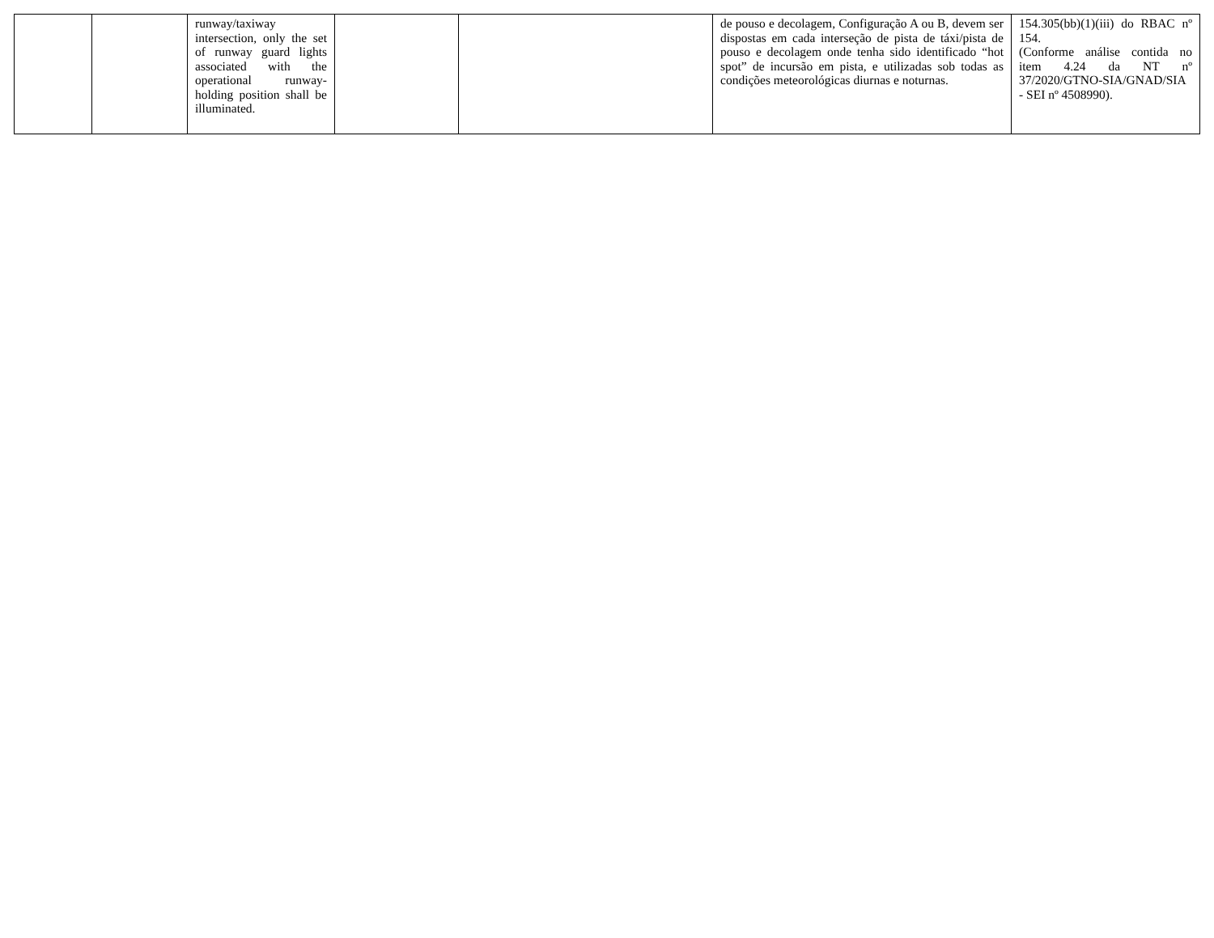| | | runway/taxiway intersection, only the set of runway guard lights associated with the operational runway-holding position shall be illuminated. | | | de pouso e decolagem, Configuração A ou B, devem ser dispostas em cada interseção de pista de táxi/pista de pouso e decolagem onde tenha sido identificado “hot spot” de incursão em pista, e utilizadas sob todas as condições meteorológicas diurnas e noturnas. | 154.305(bb)(1)(iii) do RBAC nº 154. (Conforme análise contida no item 4.24 da NT nº 37/2020/GTNO-SIA/GNAD/SIA - SEI nº 4508990). |